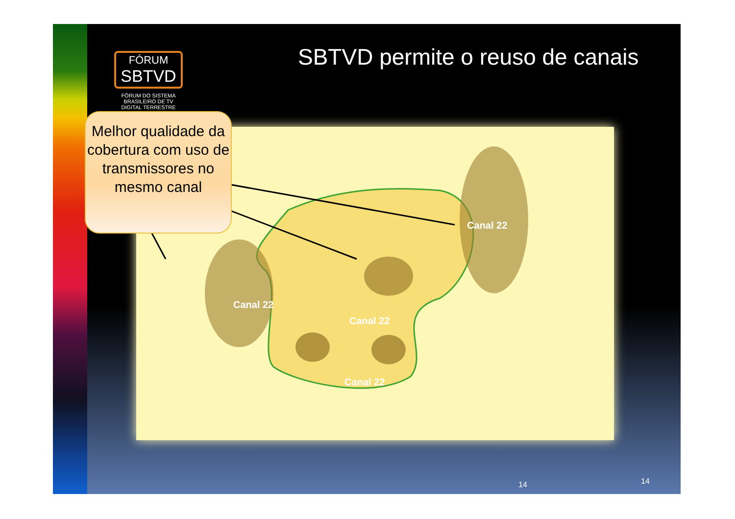FÓRUM
SBTVD
FÓRUM DO SISTEMA BRASILEIRO DE TV DIGITAL TERRESTRE
SBTVD permite o reuso de canais
Canal 22
Canal 22
Canal 22
Canal 22
Melhor qualidade da cobertura com uso de transmissores no mesmo canal
14 14